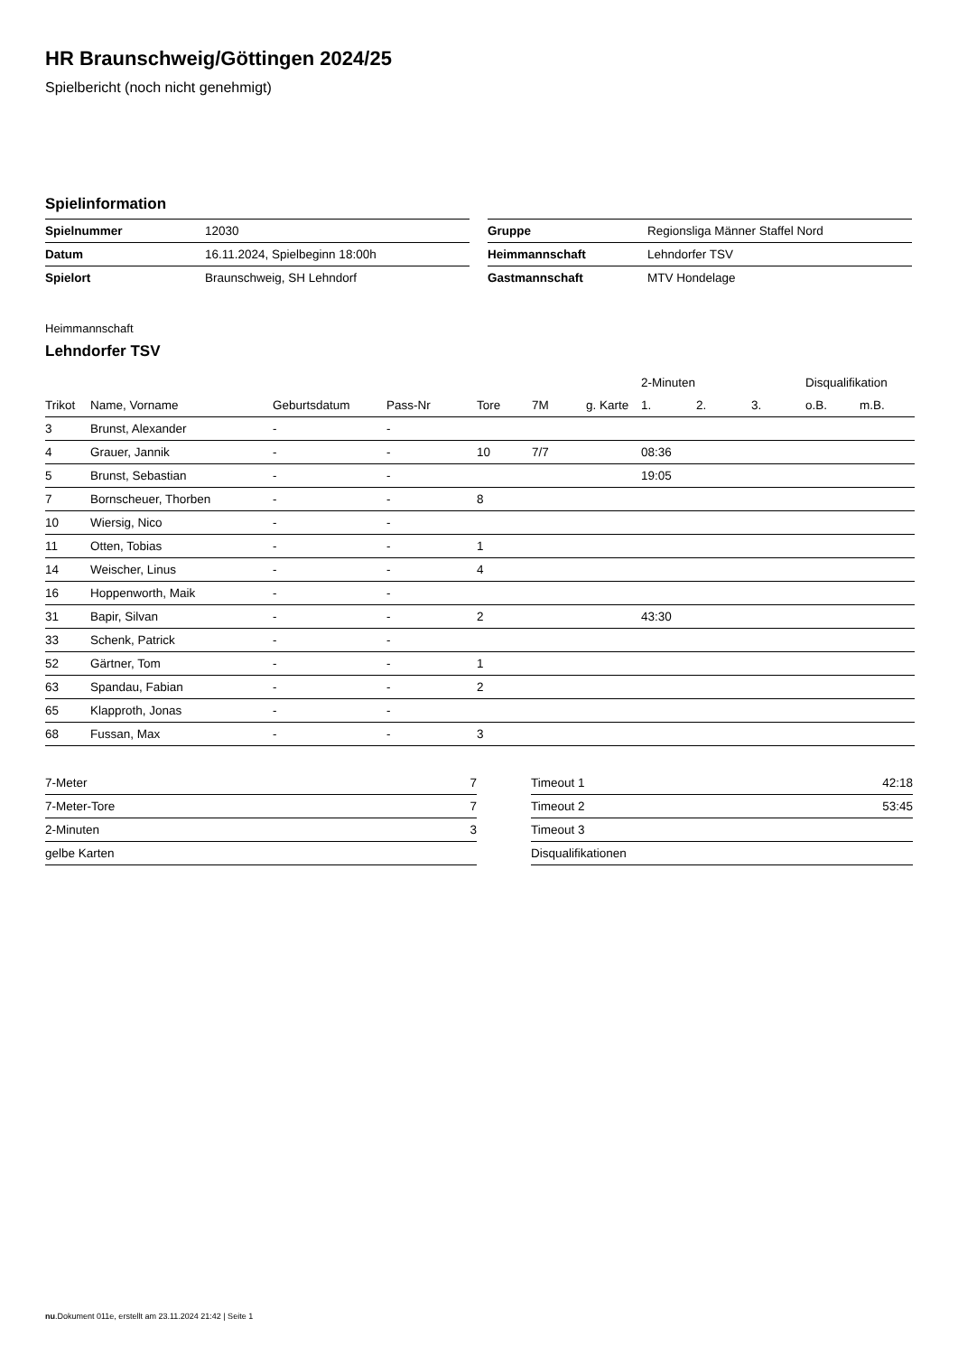HR Braunschweig/Göttingen 2024/25
Spielbericht (noch nicht genehmigt)
Spielinformation
| Spielnummer | 12030 |
| Datum | 16.11.2024, Spielbeginn 18:00h |
| Spielort | Braunschweig, SH Lehndorf |
| Gruppe | Regionsliga Männer Staffel Nord |
| Heimmannschaft | Lehndorfer TSV |
| Gastmannschaft | MTV Hondelage |
Heimmannschaft
Lehndorfer TSV
| | | | | | | | 2-Minuten | | | Disqualifikation | |
| --- | --- | --- | --- | --- | --- | --- | --- | --- | --- | --- | --- |
| Trikot | Name, Vorname | Geburtsdatum | Pass-Nr | Tore | 7M | g. Karte | 1. | 2. | 3. | o.B. | m.B. |
| 3 | Brunst, Alexander | - | - | | | | | | | | |
| 4 | Grauer, Jannik | - | - | 10 | 7/7 | | 08:36 | | | | |
| 5 | Brunst, Sebastian | - | - | | | | 19:05 | | | | |
| 7 | Bornscheuer, Thorben | - | - | 8 | | | | | | | |
| 10 | Wiersig, Nico | - | - | | | | | | | | |
| 11 | Otten, Tobias | - | - | 1 | | | | | | | |
| 14 | Weischer, Linus | - | - | 4 | | | | | | | |
| 16 | Hoppenworth, Maik | - | - | | | | | | | | |
| 31 | Bapir, Silvan | - | - | 2 | | | 43:30 | | | | |
| 33 | Schenk, Patrick | - | - | | | | | | | | |
| 52 | Gärtner, Tom | - | - | 1 | | | | | | | |
| 63 | Spandau, Fabian | - | - | 2 | | | | | | | |
| 65 | Klapproth, Jonas | - | - | | | | | | | | |
| 68 | Fussan, Max | - | - | 3 | | | | | | | |
| 7-Meter | 7 |
| 7-Meter-Tore | 7 |
| 2-Minuten | 3 |
| gelbe Karten | |
| Timeout 1 | 42:18 |
| Timeout 2 | 53:45 |
| Timeout 3 | |
| Disqualifikationen | |
nu.Dokument 011e, erstellt am 23.11.2024 21:42 | Seite 1